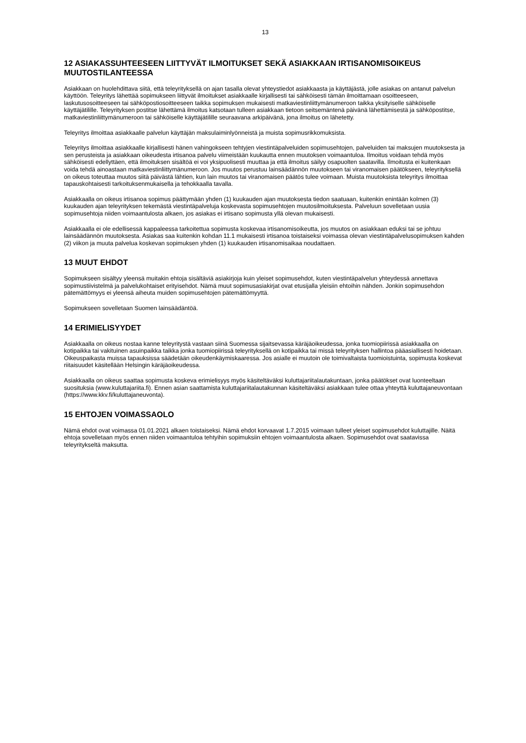13
12 ASIAKASSUHTEESEEN LIITTYVÄT ILMOITUKSET SEKÄ ASIAKKAAN IRTISANOMISOIKEUS MUUTOSTILANTEESSA
Asiakkaan on huolehdittava siitä, että teleyrityksellä on ajan tasalla olevat yhteystiedot asiakkaasta ja käyttäjästä, jolle asiakas on antanut palvelun käyttöön. Teleyritys lähettää sopimukseen liittyvät ilmoitukset asiakkaalle kirjallisesti tai sähköisesti tämän ilmoittamaan osoitteeseen, laskutusosoitteeseen tai sähköpostiosoitteeseen taikka sopimuksen mukaisesti matkaviestinliittymänumeroon taikka yksityiselle sähköiselle käyttäjätilille. Teleyrityksen postitse lähettämä ilmoitus katsotaan tulleen asiakkaan tietoon seitsemäntenä päivänä lähettämisestä ja sähköpostitse, matkaviestinliittymänumeroon tai sähköiselle käyttäjätilille seuraavana arkipäivänä, jona ilmoitus on lähetetty.
Teleyritys ilmoittaa asiakkaalle palvelun käyttäjän maksulaiminlyönneistä ja muista sopimusrikkomuksista.
Teleyritys ilmoittaa asiakkaalle kirjallisesti hänen vahingokseen tehtyjen viestintäpalveluiden sopimusehtojen, palveluiden tai maksujen muutoksesta ja sen perusteista ja asiakkaan oikeudesta irtisanoa palvelu viimeistään kuukautta ennen muutoksen voimaantuloa. Ilmoitus voidaan tehdä myös sähköisesti edellyttäen, että ilmoituksen sisältöä ei voi yksipuolisesti muuttaa ja että ilmoitus säilyy osapuolten saatavilla. Ilmoitusta ei kuitenkaan voida tehdä ainoastaan matkaviestinliittymänumeroon. Jos muutos perustuu lainsäädännön muutokseen tai viranomaisen päätökseen, teleyrityksellä on oikeus toteuttaa muutos siitä päivästä lähtien, kun lain muutos tai viranomaisen päätös tulee voimaan. Muista muutoksista teleyritys ilmoittaa tapauskohtaisesti tarkoituksenmukaisella ja tehokkaalla tavalla.
Asiakkaalla on oikeus irtisanoa sopimus päättymään yhden (1) kuukauden ajan muutoksesta tiedon saatuaan, kuitenkin enintään kolmen (3) kuukauden ajan teleyrityksen tekemästä viestintäpalveluja koskevasta sopimusehtojen muutosilmoituksesta. Palveluun sovelletaan uusia sopimusehtoja niiden voimaantulosta alkaen, jos asiakas ei irtisano sopimusta yllä olevan mukaisesti.
Asiakkaalla ei ole edellisessä kappaleessa tarkoitettua sopimusta koskevaa irtisanomisoikeutta, jos muutos on asiakkaan eduksi tai se johtuu lainsäädännön muutoksesta. Asiakas saa kuitenkin kohdan 11.1 mukaisesti irtisanoa toistaiseksi voimassa olevan viestintäpalvelusopimuksen kahden (2) viikon ja muuta palvelua koskevan sopimuksen yhden (1) kuukauden irtisanomisaikaa noudattaen.
13 MUUT EHDOT
Sopimukseen sisältyy yleensä muitakin ehtoja sisältäviä asiakirjoja kuin yleiset sopimusehdot, kuten viestintäpalvelun yhteydessä annettava sopimustiivistelmä ja palvelukohtaiset erityisehdot. Nämä muut sopimusasiakirjat ovat etusijalla yleisiin ehtoihin nähden. Jonkin sopimusehdon pätemättömyys ei yleensä aiheuta muiden sopimusehtojen pätemättömyyttä.
Sopimukseen sovelletaan Suomen lainsäädäntöä.
14 ERIMIELISYYDET
Asiakkaalla on oikeus nostaa kanne teleyritystä vastaan siinä Suomessa sijaitsevassa käräjäoikeudessa, jonka tuomiopiirissä asiakkaalla on kotipaikka tai vakituinen asuinpaikka taikka jonka tuomiopiirissä teleyrityksellä on kotipaikka tai missä teleyrityksen hallintoa pääasiallisesti hoidetaan. Oikeuspaikasta muissa tapauksissa säädetään oikeudenkäymiskaaressa. Jos asialle ei muutoin ole toimivaltaista tuomioistuinta, sopimusta koskevat riitaisuudet käsitellään Helsingin käräjäoikeudessa.
Asiakkaalla on oikeus saattaa sopimusta koskeva erimielisyys myös käsiteltäväksi kuluttajariitalautakuntaan, jonka päätökset ovat luonteeltaan suosituksia (www.kuluttajariita.fi). Ennen asian saattamista kuluttajariitalautakunnan käsiteltäväksi asiakkaan tulee ottaa yhteyttä kuluttajaneuvontaan (https://www.kkv.fi/kuluttajaneuvonta).
15 EHTOJEN VOIMASSAOLO
Nämä ehdot ovat voimassa 01.01.2021 alkaen toistaiseksi. Nämä ehdot korvaavat 1.7.2015 voimaan tulleet yleiset sopimusehdot kuluttajille. Näitä ehtoja sovelletaan myös ennen niiden voimaantuloa tehtyihin sopimuksiin ehtojen voimaantulosta alkaen. Sopimusehdot ovat saatavissa teleyritykseltä maksutta.